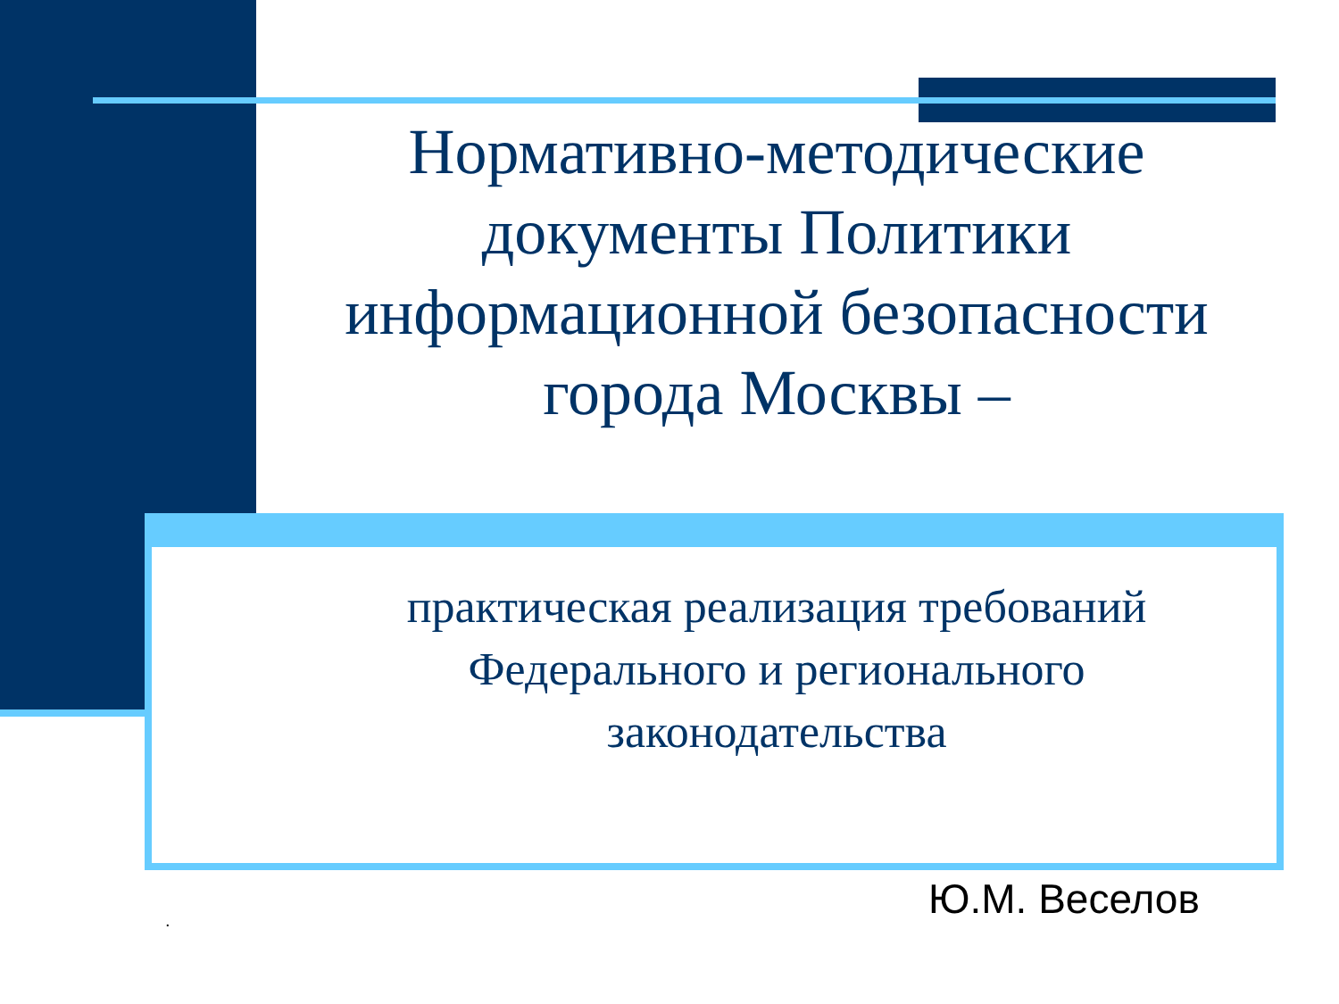Нормативно-методические документы Политики информационной безопасности города Москвы –
практическая реализация требований Федерального и регионального законодательства
Ю.М. Веселов
.